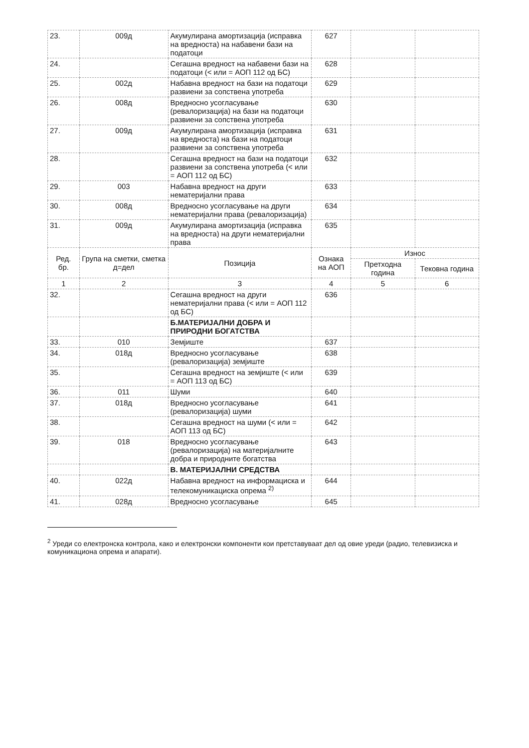| 23. | 009д | Акумулирана амортизација (исправка на вредноста) на набавени бази на податоци | 627 | | |
| 24. | | Сегашна вредност на набавени бази на податоци (< или = АОП 112 од БС) | 628 | | |
| 25. | 002д | Набавна вредност на бази на податоци развиени за сопствена употреба | 629 | | |
| 26. | 008д | Вредносно усогласување (ревалоризација) на бази на податоци развиени за сопствена употреба | 630 | | |
| 27. | 009д | Акумулирана амортизација (исправка на вредноста) на бази на податоци развиени за сопствена употреба | 631 | | |
| 28. | | Сегашна вредност на бази на податоци развиени за сопствена употреба (< или = АОП 112 од БС) | 632 | | |
| 29. | 003 | Набавна вредност на други нематеријални права | 633 | | |
| 30. | 008д | Вредносно усогласување на други нематеријални права (ревалоризација) | 634 | | |
| 31. | 009д | Акумулирана амортизација (исправка на вредноста) на други нематеријални права | 635 | | |
| Ред. бр. | Група на сметки, сметка д=дел | Позиција | Ознака на АОП | Износ | |
| | | | | Претходна година | Тековна година |
| 1 | 2 | 3 | 4 | 5 | 6 |
| 32. | | Сегашна вредност на други нематеријални права (< или = АОП 112 од БС) | 636 | | |
| | | Б.МАТЕРИЈАЛНИ ДОБРА И ПРИРОДНИ БОГАТСТВА | | | |
| 33. | 010 | Земјиште | 637 | | |
| 34. | 018д | Вредносно усогласување (ревалоризација) земјиште | 638 | | |
| 35. | | Сегашна вредност на земјиште (< или = АОП 113 од БС) | 639 | | |
| 36. | 011 | Шуми | 640 | | |
| 37. | 018д | Вредносно усогласување (ревалоризација) шуми | 641 | | |
| 38. | | Сегашна вредност на шуми (< или = АОП 113 од БС) | 642 | | |
| 39. | 018 | Вредносно усогласување (ревалоризација) на материјалните добра и природните богатства | 643 | | |
| | | В. МАТЕРИЈАЛНИ СРЕДСТВА | | | |
| 40. | 022д | Набавна вредност на информациска и телекомуникациска опрема <sup>2)</sup> | 644 | | |
| 41. | 028д | Вредносно усогласување | 645 | | |
<sup>2</sup> Уреди со електронска контрола, како и електронски компоненти кои претставуваат дел од овие уреди (радио, телевизиска и комуникациона опрема и апарати).